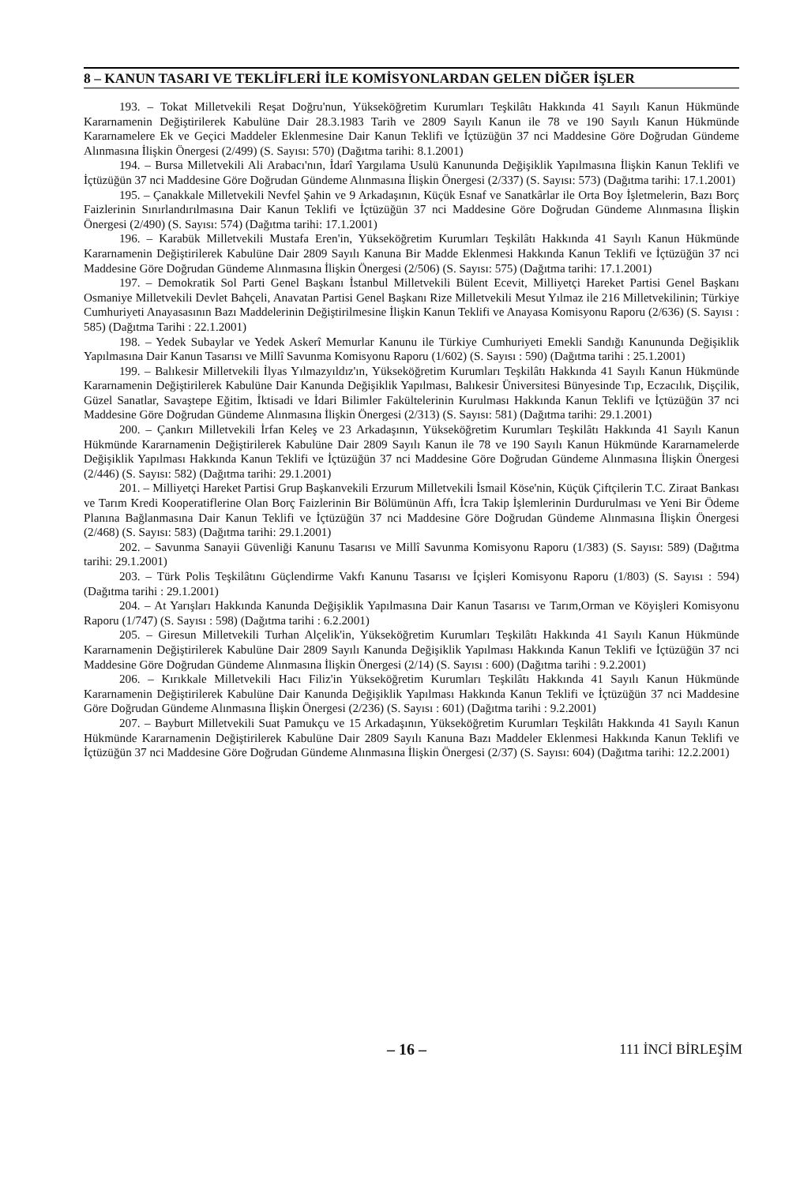8 – KANUN TASARI VE TEKLİFLERİ İLE KOMİSYONLARDAN GELEN DİĞER İŞLER
193. – Tokat Milletvekili Reşat Doğru'nun, Yükseköğretim Kurumları Teşkilâtı Hakkında 41 Sayılı Kanun Hükmünde Kararnamenin Değiştirilerek Kabulüne Dair 28.3.1983 Tarih ve 2809 Sayılı Kanun ile 78 ve 190 Sayılı Kanun Hükmünde Kararnamelere Ek ve Geçici Maddeler Eklenmesine Dair Kanun Teklifi ve İçtüzüğün 37 nci Maddesine Göre Doğrudan Gündeme Alınmasına İlişkin Önergesi (2/499) (S. Sayısı: 570) (Dağıtma tarihi: 8.1.2001)
194. – Bursa Milletvekili Ali Arabacı'nın, İdarî Yargılama Usulü Kanununda Değişiklik Yapılmasına İlişkin Kanun Teklifi ve İçtüzüğün 37 nci Maddesine Göre Doğrudan Gündeme Alınmasına İlişkin Önergesi (2/337) (S. Sayısı: 573) (Dağıtma tarihi: 17.1.2001)
195. – Çanakkale Milletvekili Nevfel Şahin ve 9 Arkadaşının, Küçük Esnaf ve Sanatkârlar ile Orta Boy İşletmelerin, Bazı Borç Faizlerinin Sınırlandırılmasına Dair Kanun Teklifi ve İçtüzüğün 37 nci Maddesine Göre Doğrudan Gündeme Alınmasına İlişkin Önergesi (2/490) (S. Sayısı: 574) (Dağıtma tarihi: 17.1.2001)
196. – Karabük Milletvekili Mustafa Eren'in, Yükseköğretim Kurumları Teşkilâtı Hakkında 41 Sayılı Kanun Hükmünde Kararnamenin Değiştirilerek Kabulüne Dair 2809 Sayılı Kanuna Bir Madde Eklenmesi Hakkında Kanun Teklifi ve İçtüzüğün 37 nci Maddesine Göre Doğrudan Gündeme Alınmasına İlişkin Önergesi (2/506) (S. Sayısı: 575) (Dağıtma tarihi: 17.1.2001)
197. – Demokratik Sol Parti Genel Başkanı İstanbul Milletvekili Bülent Ecevit, Milliyetçi Hareket Partisi Genel Başkanı Osmaniye Milletvekili Devlet Bahçeli, Anavatan Partisi Genel Başkanı Rize Milletvekili Mesut Yılmaz ile 216 Milletvekilinin; Türkiye Cumhuriyeti Anayasasının Bazı Maddelerinin Değiştirilmesine İlişkin Kanun Teklifi ve Anayasa Komisyonu Raporu (2/636) (S. Sayısı : 585) (Dağıtma Tarihi : 22.1.2001)
198. – Yedek Subaylar ve Yedek Askerî Memurlar Kanunu ile Türkiye Cumhuriyeti Emekli Sandığı Kanununda Değişiklik Yapılmasına Dair Kanun Tasarısı ve Millî Savunma Komisyonu Raporu (1/602) (S. Sayısı : 590) (Dağıtma tarihi : 25.1.2001)
199. – Balıkesir Milletvekili İlyas Yılmazyıldız'ın, Yükseköğretim Kurumları Teşkilâtı Hakkında 41 Sayılı Kanun Hükmünde Kararnamenin Değiştirilerek Kabulüne Dair Kanunda Değişiklik Yapılması, Balıkesir Üniversitesi Bünyesinde Tıp, Eczacılık, Dişçilik, Güzel Sanatlar, Savaştepe Eğitim, İktisadi ve İdari Bilimler Fakültelerinin Kurulması Hakkında Kanun Teklifi ve İçtüzüğün 37 nci Maddesine Göre Doğrudan Gündeme Alınmasına İlişkin Önergesi (2/313) (S. Sayısı: 581) (Dağıtma tarihi: 29.1.2001)
200. – Çankırı Milletvekili İrfan Keleş ve 23 Arkadaşının, Yükseköğretim Kurumları Teşkilâtı Hakkında 41 Sayılı Kanun Hükmünde Kararnamenin Değiştirilerek Kabulüne Dair 2809 Sayılı Kanun ile 78 ve 190 Sayılı Kanun Hükmünde Kararnamelerde Değişiklik Yapılması Hakkında Kanun Teklifi ve İçtüzüğün 37 nci Maddesine Göre Doğrudan Gündeme Alınmasına İlişkin Önergesi (2/446) (S. Sayısı: 582) (Dağıtma tarihi: 29.1.2001)
201. – Milliyetçi Hareket Partisi Grup Başkanvekili Erzurum Milletvekili İsmail Köse'nin, Küçük Çiftçilerin T.C. Ziraat Bankası ve Tarım Kredi Kooperatiflerine Olan Borç Faizlerinin Bir Bölümünün Affı, İcra Takip İşlemlerinin Durdurulması ve Yeni Bir Ödeme Planına Bağlanmasına Dair Kanun Teklifi ve İçtüzüğün 37 nci Maddesine Göre Doğrudan Gündeme Alınmasına İlişkin Önergesi (2/468) (S. Sayısı: 583) (Dağıtma tarihi: 29.1.2001)
202. – Savunma Sanayii Güvenliği Kanunu Tasarısı ve Millî Savunma Komisyonu Raporu (1/383) (S. Sayısı: 589) (Dağıtma tarihi: 29.1.2001)
203. – Türk Polis Teşkilâtını Güçlendirme Vakfı Kanunu Tasarısı ve İçişleri Komisyonu Raporu (1/803) (S. Sayısı : 594) (Dağıtma tarihi : 29.1.2001)
204. – At Yarışları Hakkında Kanunda Değişiklik Yapılmasına Dair Kanun Tasarısı ve Tarım,Orman ve Köyişleri Komisyonu Raporu (1/747) (S. Sayısı : 598) (Dağıtma tarihi : 6.2.2001)
205. – Giresun Milletvekili Turhan Alçelik'in, Yükseköğretim Kurumları Teşkilâtı Hakkında 41 Sayılı Kanun Hükmünde Kararnamenin Değiştirilerek Kabulüne Dair 2809 Sayılı Kanunda Değişiklik Yapılması Hakkında Kanun Teklifi ve İçtüzüğün 37 nci Maddesine Göre Doğrudan Gündeme Alınmasına İlişkin Önergesi (2/14) (S. Sayısı : 600) (Dağıtma tarihi : 9.2.2001)
206. – Kırıkkale Milletvekili Hacı Filiz'in Yükseköğretim Kurumları Teşkilâtı Hakkında 41 Sayılı Kanun Hükmünde Kararnamenin Değiştirilerek Kabulüne Dair Kanunda Değişiklik Yapılması Hakkında Kanun Teklifi ve İçtüzüğün 37 nci Maddesine Göre Doğrudan Gündeme Alınmasına İlişkin Önergesi (2/236) (S. Sayısı : 601) (Dağıtma tarihi : 9.2.2001)
207. – Bayburt Milletvekili Suat Pamukçu ve 15 Arkadaşının, Yükseköğretim Kurumları Teşkilâtı Hakkında 41 Sayılı Kanun Hükmünde Kararnamenin Değiştirilerek Kabulüne Dair 2809 Sayılı Kanuna Bazı Maddeler Eklenmesi Hakkında Kanun Teklifi ve İçtüzüğün 37 nci Maddesine Göre Doğrudan Gündeme Alınmasına İlişkin Önergesi (2/37) (S. Sayısı: 604) (Dağıtma tarihi: 12.2.2001)
– 16 – 111 İNCİ BİRLEŞİM